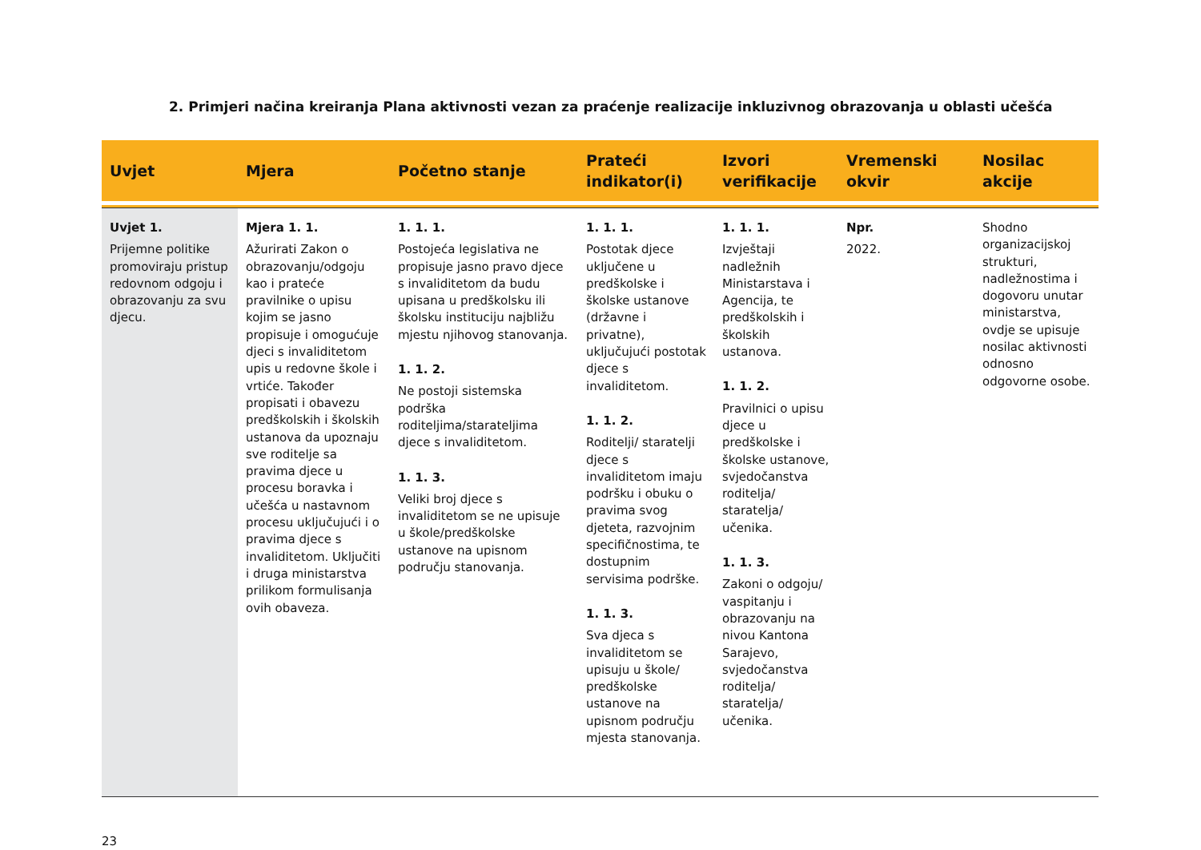2. Primjeri načina kreiranja Plana aktivnosti vezan za praćenje realizacije inkluzivnog obrazovanja u oblasti učešća
| Uvjet | Mjera | Početno stanje | Prateći indikator(i) | Izvori verifikacije | Vremenski okvir | Nosilac akcije |
| --- | --- | --- | --- | --- | --- | --- |
| Uvjet 1. Prijemne politike promoviraju pristup redovnom odgoju i obrazovanju za svu djecu. | Mjera 1. 1. Ažurirati Zakon o obrazovanju/odgoju kao i prateće pravilnike o upisu kojim se jasno propisuje i omogućuje djeci s invaliditetom upis u redovne škole i vrtiće. Također propisati i obavezu predškolskih i školskih ustanova da upoznaju sve roditelje sa pravima djece u procesu boravka i učešća u nastavnom procesu uključujući i o pravima djece s invaliditetom. Uključiti i druga ministarstva prilikom formulisanja ovih obaveza. | 1. 1. 1. Postojeća legislativa ne propisuje jasno pravo djece s invaliditetom da budu upisana u predškolsku ili školsku instituciju najbližu mjestu njihovog stanovanja. 1. 1. 2. Ne postoji sistemska podrška roditeljima/starateljima djece s invaliditetom. 1. 1. 3. Veliki broj djece s invaliditetom se ne upisuje u škole/predškolske ustanove na upisnom području stanovanja. | 1. 1. 1. Postotak djece uključene u predškolske i školske ustanove (državne i privatne), uključujući postotak djece s invaliditetom. 1. 1. 2. Roditelji/ staratelji djece s invaliditetom imaju podršku i obuku o pravima svog djeteta, razvojnim specifičnostima, te dostupnim servisima podrške. 1. 1. 3. Sva djeca s invaliditetom se upisuju u škole/ predškolske ustanove na upisnom području mjesta stanovanja. | 1. 1. 1. Izvještaji nadležnih Ministarstava i Agencija, te predškolskih i školskih ustanova. 1. 1. 2. Pravilnici o upisu djece u predškolske i školske ustanove, svjedočanstva roditelja/ staratelja/ učenika. 1. 1. 3. Zakoni o odgoju/ vaspitanju i obrazovanju na nivou Kantona Sarajevo, svjedočanstva roditelja/ staratelja/ učenika. | Npr. 2022. | Shodno organizacijskoj strukturi, nadležnostima i dogovoru unutar ministarstva, ovdje se upisuje nosilac aktivnosti odnosno odgovorne osobe. |
23